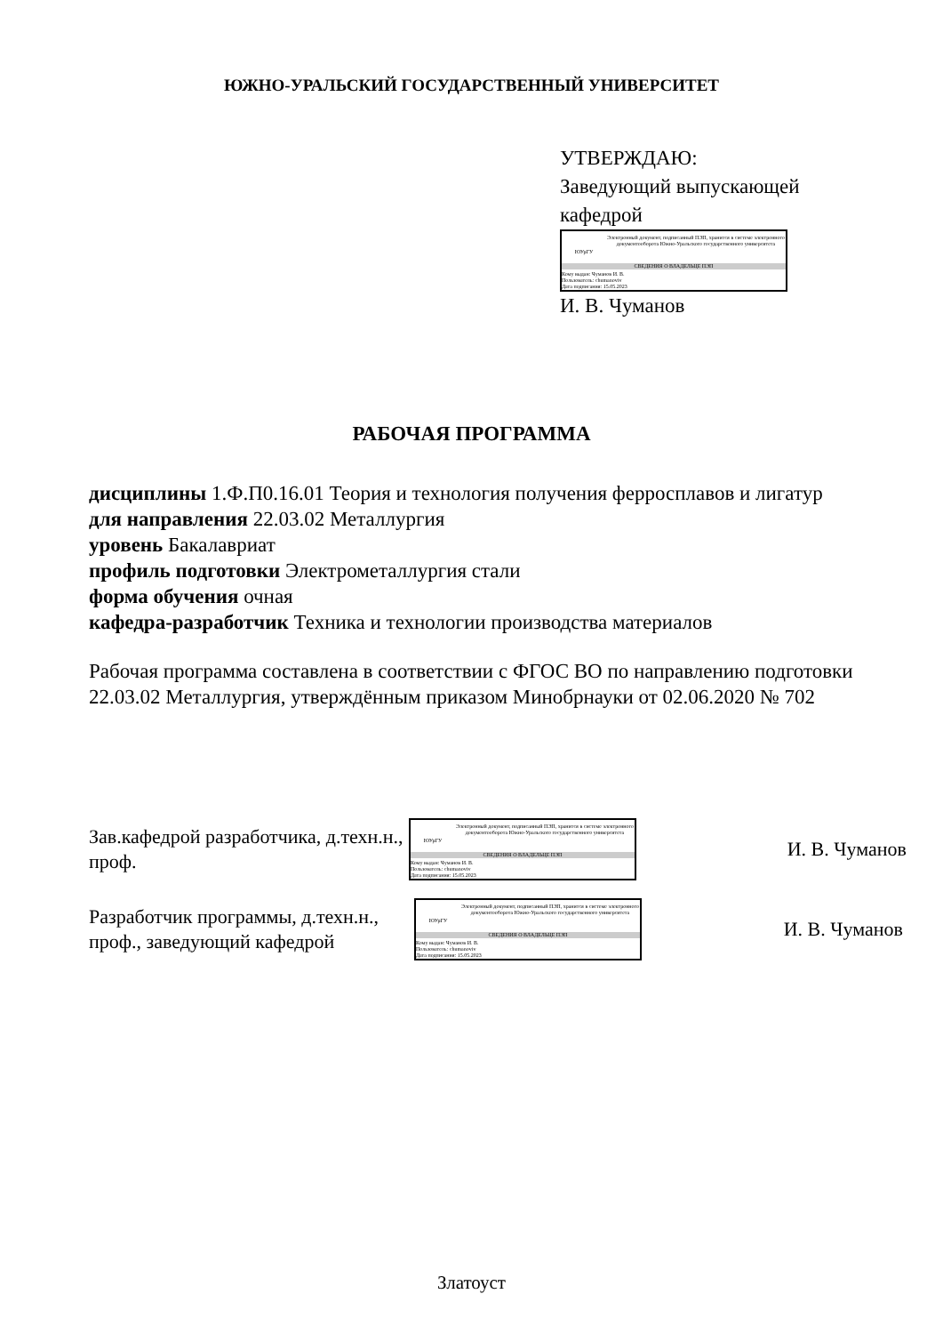ЮЖНО-УРАЛЬСКИЙ ГОСУДАРСТВЕННЫЙ УНИВЕРСИТЕТ
УТВЕРЖДАЮ:
Заведующий выпускающей кафедрой
ЮУрГУ
Электронный документ, подписанный ПЭП, хранится в системе электронного документооборота Южно-Уральского государственного университета
СВЕДЕНИЯ О ВЛАДЕЛЬЦЕ ПЭП
Кому выдан: Чуманов И. В.
Пользователь: chumanoviv
Дата подписания: 15.05.2023
И. В. Чуманов
РАБОЧАЯ ПРОГРАММА
дисциплины 1.Ф.П0.16.01 Теория и технология получения ферросплавов и лигатур
для направления 22.03.02 Металлургия
уровень Бакалавриат
профиль подготовки Электрометаллургия стали
форма обучения очная
кафедра-разработчик Техника и технологии производства материалов
Рабочая программа составлена в соответствии с ФГОС ВО по направлению подготовки 22.03.02 Металлургия, утверждённым приказом Минобрнауки от 02.06.2020 № 702
Зав.кафедрой разработчика, д.техн.н., проф.
ЮУрГУ
Электронный документ, подписанный ПЭП, хранится в системе электронного документооборота Южно-Уральского государственного университета
СВЕДЕНИЯ О ВЛАДЕЛЬЦЕ ПЭП
Кому выдан: Чуманов И. В.
Пользователь: chumanoviv
Дата подписания: 15.05.2023
И. В. Чуманов
Разработчик программы, д.техн.н., проф., заведующий кафедрой
ЮУрГУ
Электронный документ, подписанный ПЭП, хранится в системе электронного документооборота Южно-Уральского государственного университета
СВЕДЕНИЯ О ВЛАДЕЛЬЦЕ ПЭП
Кому выдан: Чуманов И. В.
Пользователь: chumanoviv
Дата подписания: 15.05.2023
И. В. Чуманов
Златоуст